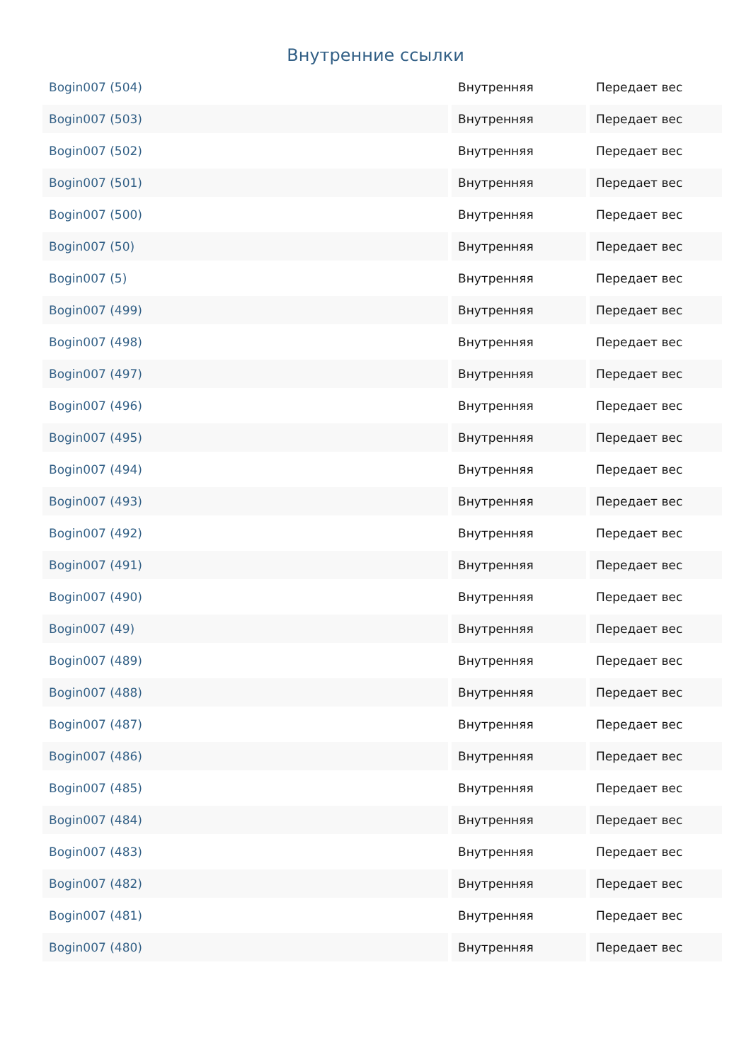Внутренние ссылки
| Bogin007 (504) | Внутренняя | Передает вес |
| Bogin007 (503) | Внутренняя | Передает вес |
| Bogin007 (502) | Внутренняя | Передает вес |
| Bogin007 (501) | Внутренняя | Передает вес |
| Bogin007 (500) | Внутренняя | Передает вес |
| Bogin007 (50) | Внутренняя | Передает вес |
| Bogin007 (5) | Внутренняя | Передает вес |
| Bogin007 (499) | Внутренняя | Передает вес |
| Bogin007 (498) | Внутренняя | Передает вес |
| Bogin007 (497) | Внутренняя | Передает вес |
| Bogin007 (496) | Внутренняя | Передает вес |
| Bogin007 (495) | Внутренняя | Передает вес |
| Bogin007 (494) | Внутренняя | Передает вес |
| Bogin007 (493) | Внутренняя | Передает вес |
| Bogin007 (492) | Внутренняя | Передает вес |
| Bogin007 (491) | Внутренняя | Передает вес |
| Bogin007 (490) | Внутренняя | Передает вес |
| Bogin007 (49) | Внутренняя | Передает вес |
| Bogin007 (489) | Внутренняя | Передает вес |
| Bogin007 (488) | Внутренняя | Передает вес |
| Bogin007 (487) | Внутренняя | Передает вес |
| Bogin007 (486) | Внутренняя | Передает вес |
| Bogin007 (485) | Внутренняя | Передает вес |
| Bogin007 (484) | Внутренняя | Передает вес |
| Bogin007 (483) | Внутренняя | Передает вес |
| Bogin007 (482) | Внутренняя | Передает вес |
| Bogin007 (481) | Внутренняя | Передает вес |
| Bogin007 (480) | Внутренняя | Передает вес |